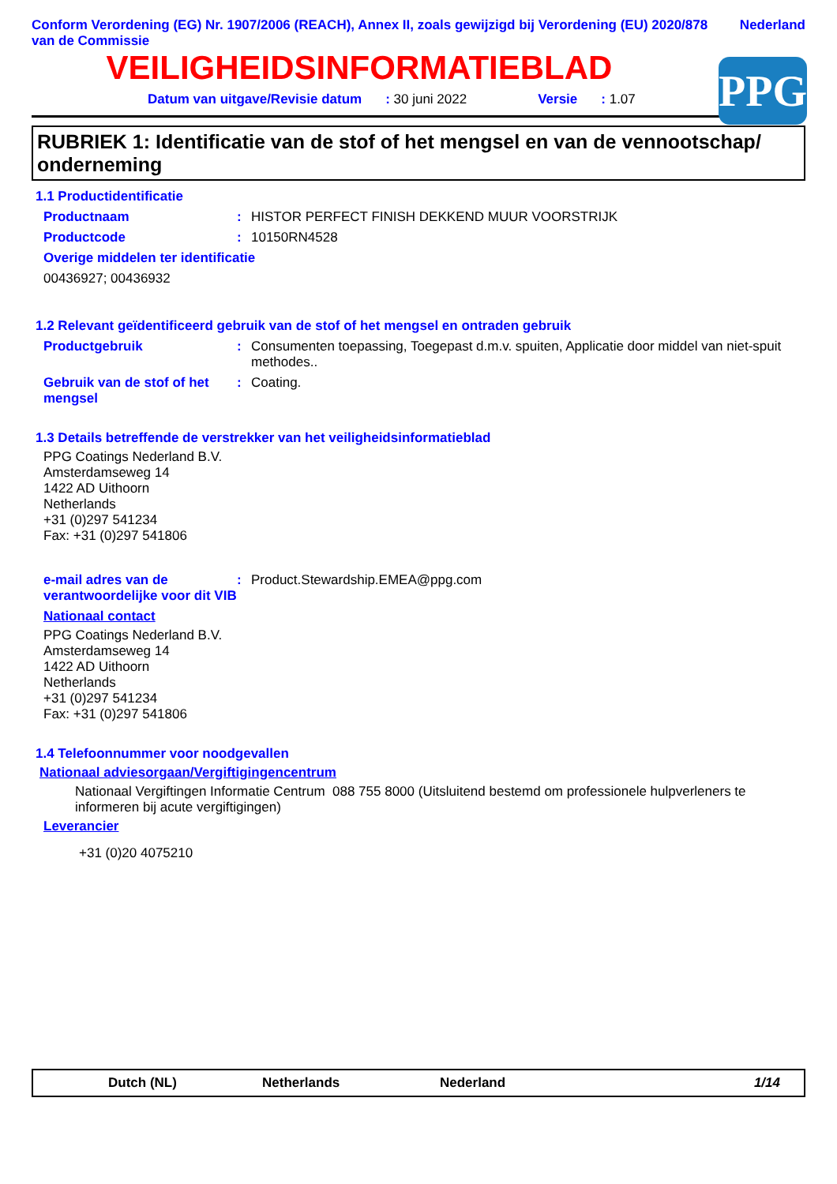Conform Verordening (EG) Nr. 1907/2006 (REACH), Annex II, zoals gewijzigd bij Verordening (EU) 2020/878 van de Commissie
Nederland
VEILIGHEIDSINFORMATIEBLAD
PPG
Datum van uitgave/Revisie datum: 30 juni 2022 Versie: 1.07
RUBRIEK 1: Identificatie van de stof of het mengsel en van de vennootschap/ onderneming
1.1 Productidentificatie
Productnaam : HISTOR PERFECT FINISH DEKKEND MUUR VOORSTRIJK
Productcode : 10150RN4528
Overige middelen ter identificatie
00436927; 00436932
1.2 Relevant geïdentificeerd gebruik van de stof of het mengsel en ontraden gebruik
Productgebruik : Consumenten toepassing, Toegepast d.m.v. spuiten, Applicatie door middel van niet-spuit methodes..
Gebruik van de stof of het mengsel
: Coating.
1.3 Details betreffende de verstrekker van het veiligheidsinformatieblad
PPG Coatings Nederland B.V.
Amsterdamseweg 14
1422 AD Uithoorn
Netherlands
+31 (0)297 541234
Fax: +31 (0)297 541806
e-mail adres van de verantwoordelijke voor dit VIB
: Product.Stewardship.EMEA@ppg.com
Nationaal contact
PPG Coatings Nederland B.V.
Amsterdamseweg 14
1422 AD Uithoorn
Netherlands
+31 (0)297 541234
Fax: +31 (0)297 541806
1.4 Telefoonnummer voor noodgevallen
Nationaal adviesorgaan/Vergiftigingencentrum
Nationaal Vergiftingen Informatie Centrum 088 755 8000 (Uitsluitend bestemd om professionele hulpverleners te informeren bij acute vergiftigingen)
Leverancier
+31 (0)20 4075210
Dutch (NL) Netherlands Nederland 1/14